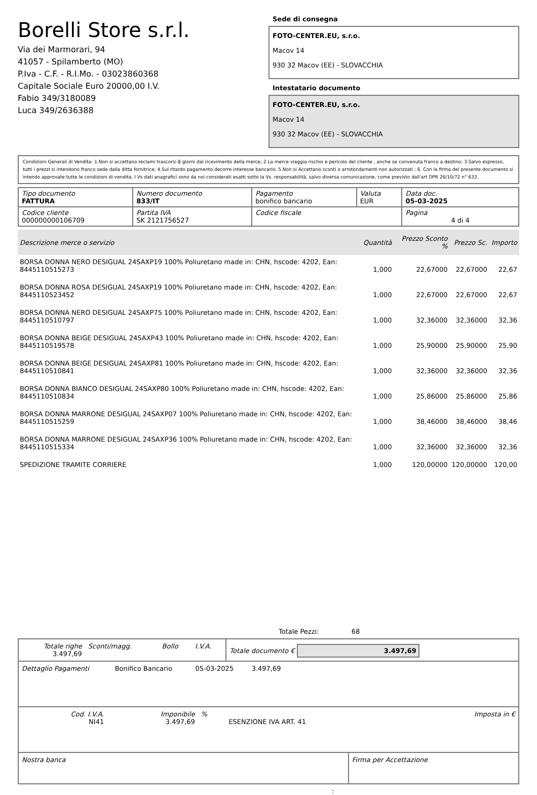Borelli Store s.r.l.
Via dei Marmorari, 94
41057 - Spilamberto (MO)
P.Iva - C.F. - R.I.Mo. - 03023860368
Capitale Sociale Euro 20000,00 I.V.
Fabio 349/3180089
Luca 349/2636388
Sede di consegna
FOTO-CENTER.EU, s.r.o.
Macov 14
930 32 Macov (EE) - SLOVACCHIA
Intestatario documento
FOTO-CENTER.EU, s.r.o.
Macov 14
930 32 Macov (EE) - SLOVACCHIA
Condizioni Generali di Vendita: 1.Non si accettano reclami trascorsi 8 giorni dal ricevimento della merce; 2.La merce viaggia rischio e pericolo del cliente , anche se convenuta franco a destino; 3.Salvo espresso, tutti i prezzi si intendono franco sede dalla ditta fornitrice; 4.Sul ritardo pagamento decorre interesse bancario; 5.Non si Accettano sconti o arrotondamenti non autorizzati ; 6. Con la firma del presente documento si intendo approvate tutte le condizioni di vendita. I Vs dati anagrafici sono da noi considerati esatti sotto la Vs. responsabilità, salvo diversa comunicazione, come previsto dall'art DPR 26/10/72 n° 633.
| Tipo documento FATTURA | Numero documento 833/IT | Pagamento bonifico bancario | Valuta EUR | Data doc. 05-03-2025 |
| Codice cliente 000000000106709 | Partita IVA SK 2121756527 | Codice fiscale | | Pagina 4 di 4 |
| Descrizione merce o servizio | Quantità | Prezzo Sconto % | Prezzo Sc. | Importo |
| --- | --- | --- | --- | --- |
| BORSA DONNA NERO DESIGUAL 24SAXP19 100% Poliuretano made in: CHN, hscode: 4202, Ean: 8445110515273 | 1,000 | 22,67000 | 22,67000 | 22,67 |
| BORSA DONNA ROSA DESIGUAL 24SAXP19 100% Poliuretano made in: CHN, hscode: 4202, Ean: 8445110523452 | 1,000 | 22,67000 | 22,67000 | 22,67 |
| BORSA DONNA NERO DESIGUAL 24SAXP75 100% Poliuretano made in: CHN, hscode: 4202, Ean: 8445110510797 | 1,000 | 32,36000 | 32,36000 | 32,36 |
| BORSA DONNA BEIGE DESIGUAL 24SAXP43 100% Poliuretano made in: CHN, hscode: 4202, Ean: 8445110519578 | 1,000 | 25,90000 | 25,90000 | 25,90 |
| BORSA DONNA BEIGE DESIGUAL 24SAXP81 100% Poliuretano made in: CHN, hscode: 4202, Ean: 8445110510841 | 1,000 | 32,36000 | 32,36000 | 32,36 |
| BORSA DONNA BIANCO DESIGUAL 24SAXP80 100% Poliuretano made in: CHN, hscode: 4202, Ean: 8445110510834 | 1,000 | 25,86000 | 25,86000 | 25,86 |
| BORSA DONNA MARRONE DESIGUAL 24SAXP07 100% Poliuretano made in: CHN, hscode: 4202, Ean: 8445110515259 | 1,000 | 38,46000 | 38,46000 | 38,46 |
| BORSA DONNA MARRONE DESIGUAL 24SAXP36 100% Poliuretano made in: CHN, hscode: 4202, Ean: 8445110515334 | 1,000 | 32,36000 | 32,36000 | 32,36 |
| SPEDIZIONE TRAMITE CORRIERE | 1,000 | 120,00000 | 120,00000 | 120,00 |
Totale Pezzi: 68
| Totale righe 3.497,69 | Sconti/magg. | Bollo | I.V.A. | Totale documento € 3.497,69 |
| Dettaglio Pagamenti | Bonifico Bancario | 05-03-2025 | 3.497,69 | |
| Cod. I.V.A. NI41 | Imponibile 3.497,69 | % | ESENZIONE IVA ART. 41 | Imposta in € |
| Nostra banca | Firma per Accettazione |
: